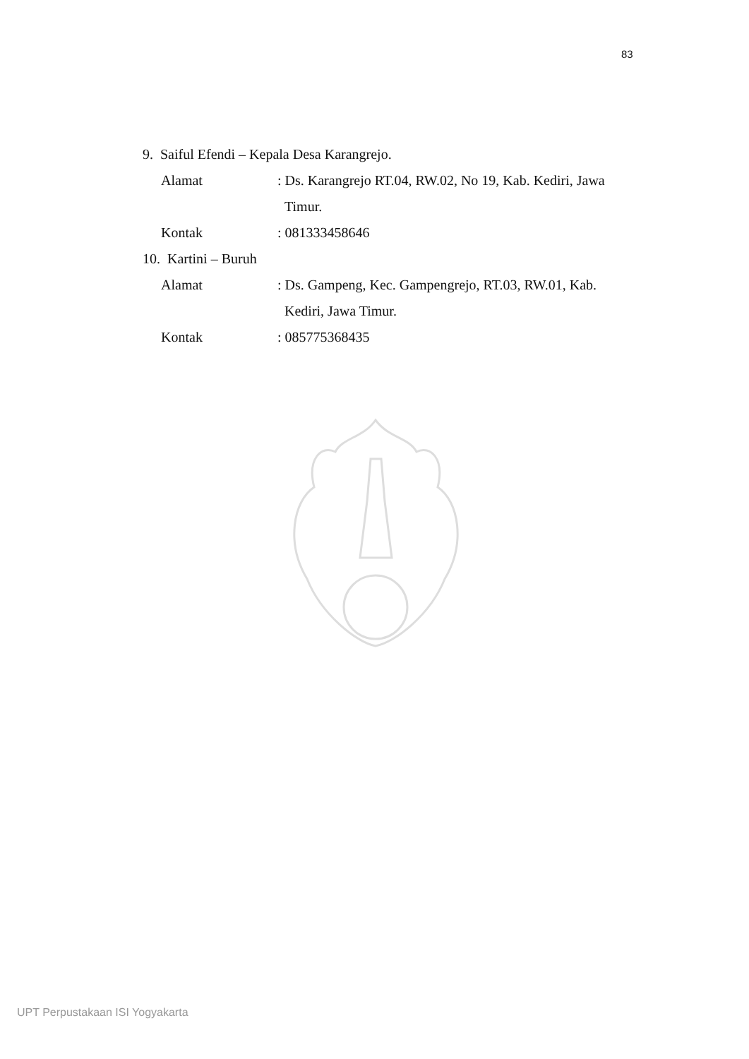83
9. Saiful Efendi – Kepala Desa Karangrejo.
Alamat : Ds. Karangrejo RT.04, RW.02, No 19, Kab. Kediri, Jawa
Timur.
Kontak : 081333458646
10. Kartini – Buruh
Alamat : Ds. Gampeng, Kec. Gampengrejo, RT.03, RW.01, Kab.
Kediri, Jawa Timur.
Kontak : 085775368435
UPT Perpustakaan ISI Yogyakarta